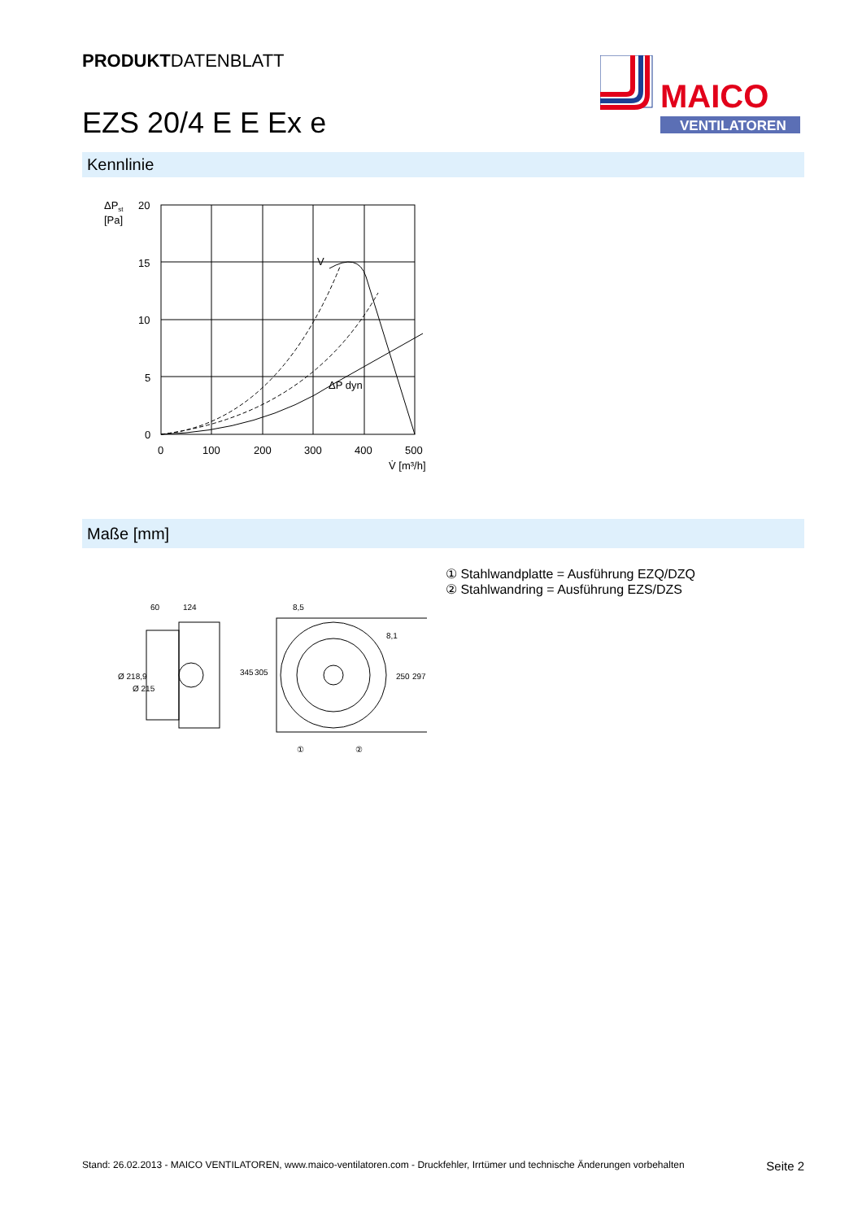PRODUKTDATENBLATT
EZS 20/4 E E Ex e
MAICO
VENTILATOREN
Kennlinie
ΔPst
[Pa]
20
15
10
5
0
0
100
200
300
400
500
V̇ [m³/h]
V
ΔP dyn
Maße [mm]
① Stahlwandplatte = Ausführung EZQ/DZQ
② Stahlwandring = Ausführung EZS/DZS
60
124
8,5
8,1
Ø 218,9
Ø 215
345
305
250
297
①
②
Stand: 26.02.2013 - MAICO VENTILATOREN, www.maico-ventilatoren.com - Druckfehler, Irrtümer und technische Änderungen vorbehalten Seite 2